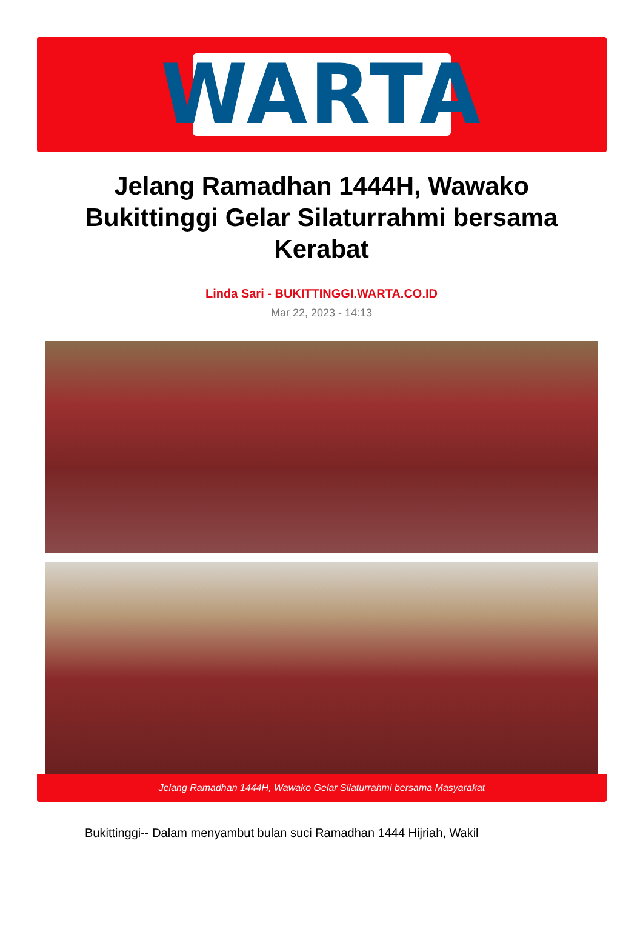WARTA
Jelang Ramadhan 1444H, Wawako Bukittinggi Gelar Silaturrahmi bersama Kerabat
Linda Sari - BUKITTINGGI.WARTA.CO.ID
Mar 22, 2023 - 14:13
Jelang Ramadhan 1444H, Wawako Gelar Silaturrahmi bersama Masyarakat
Bukittinggi-- Dalam menyambut bulan suci Ramadhan 1444 Hijriah, Wakil